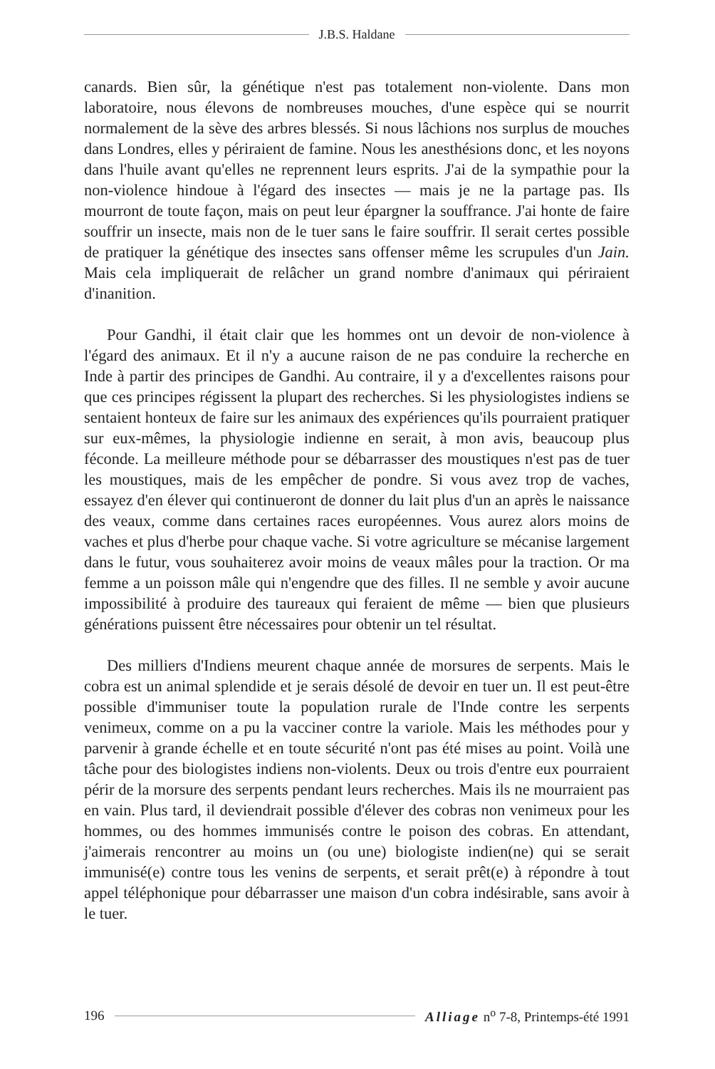J.B.S. Haldane
canards. Bien sûr, la génétique n'est pas totalement non-violente. Dans mon laboratoire, nous élevons de nombreuses mouches, d'une espèce qui se nourrit normalement de la sève des arbres blessés. Si nous lâchions nos surplus de mouches dans Londres, elles y périraient de famine. Nous les anesthésions donc, et les noyons dans l'huile avant qu'elles ne reprennent leurs esprits. J'ai de la sympathie pour la non-violence hindoue à l'égard des insectes — mais je ne la partage pas. Ils mourront de toute façon, mais on peut leur épargner la souffrance. J'ai honte de faire souffrir un insecte, mais non de le tuer sans le faire souffrir. Il serait certes possible de pratiquer la génétique des insectes sans offenser même les scrupules d'un Jain. Mais cela impliquerait de relâcher un grand nombre d'animaux qui périraient d'inanition.
Pour Gandhi, il était clair que les hommes ont un devoir de non-violence à l'égard des animaux. Et il n'y a aucune raison de ne pas conduire la recherche en Inde à partir des principes de Gandhi. Au contraire, il y a d'excellentes raisons pour que ces principes régissent la plupart des recherches. Si les physiologistes indiens se sentaient honteux de faire sur les animaux des expériences qu'ils pourraient pratiquer sur eux-mêmes, la physiologie indienne en serait, à mon avis, beaucoup plus féconde. La meilleure méthode pour se débarrasser des moustiques n'est pas de tuer les moustiques, mais de les empêcher de pondre. Si vous avez trop de vaches, essayez d'en élever qui continueront de donner du lait plus d'un an après le naissance des veaux, comme dans certaines races européennes. Vous aurez alors moins de vaches et plus d'herbe pour chaque vache. Si votre agriculture se mécanise largement dans le futur, vous souhaiterez avoir moins de veaux mâles pour la traction. Or ma femme a un poisson mâle qui n'engendre que des filles. Il ne semble y avoir aucune impossibilité à produire des taureaux qui feraient de même — bien que plusieurs générations puissent être nécessaires pour obtenir un tel résultat.
Des milliers d'Indiens meurent chaque année de morsures de serpents. Mais le cobra est un animal splendide et je serais désolé de devoir en tuer un. Il est peut-être possible d'immuniser toute la population rurale de l'Inde contre les serpents venimeux, comme on a pu la vacciner contre la variole. Mais les méthodes pour y parvenir à grande échelle et en toute sécurité n'ont pas été mises au point. Voilà une tâche pour des biologistes indiens non-violents. Deux ou trois d'entre eux pourraient périr de la morsure des serpents pendant leurs recherches. Mais ils ne mourraient pas en vain. Plus tard, il deviendrait possible d'élever des cobras non venimeux pour les hommes, ou des hommes immunisés contre le poison des cobras. En attendant, j'aimerais rencontrer au moins un (ou une) biologiste indien(ne) qui se serait immunisé(e) contre tous les venins de serpents, et serait prêt(e) à répondre à tout appel téléphonique pour débarrasser une maison d'un cobra indésirable, sans avoir à le tuer.
196
Alliage n<sup>o</sup> 7-8, Printemps-été 1991